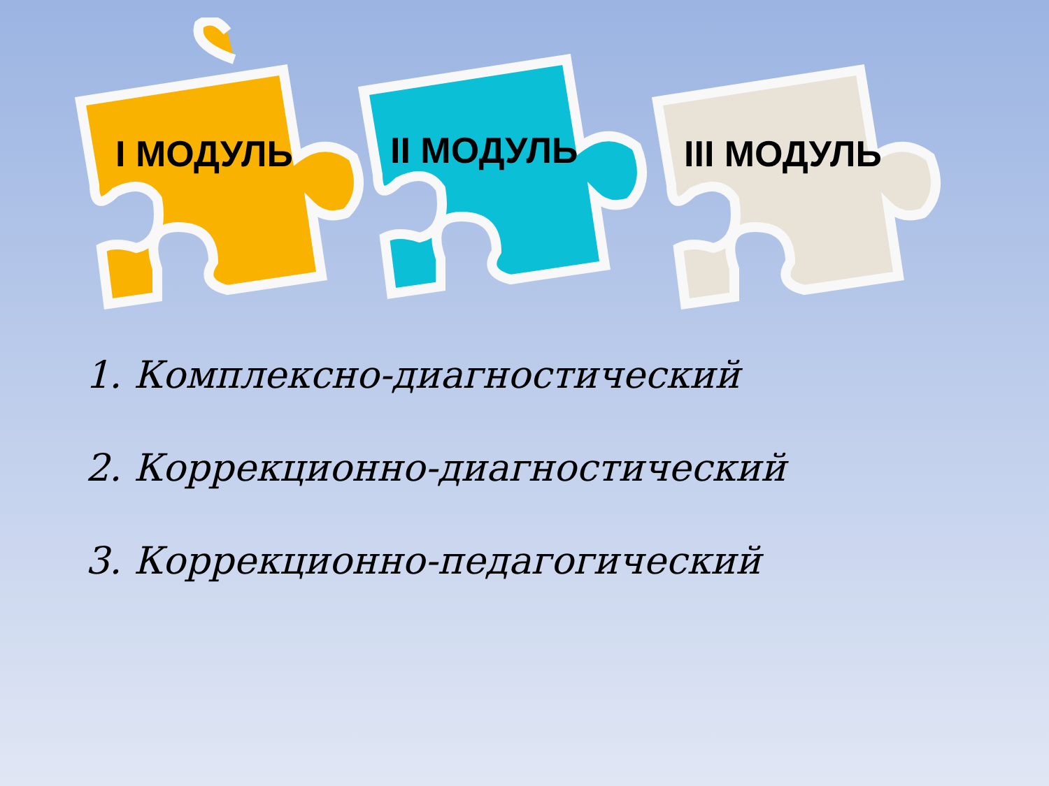I МОДУЛЬ
II МОДУЛЬ
III МОДУЛЬ
1. Комплексно-диагностический
2. Коррекционно-диагностический
3. Коррекционно-педагогический